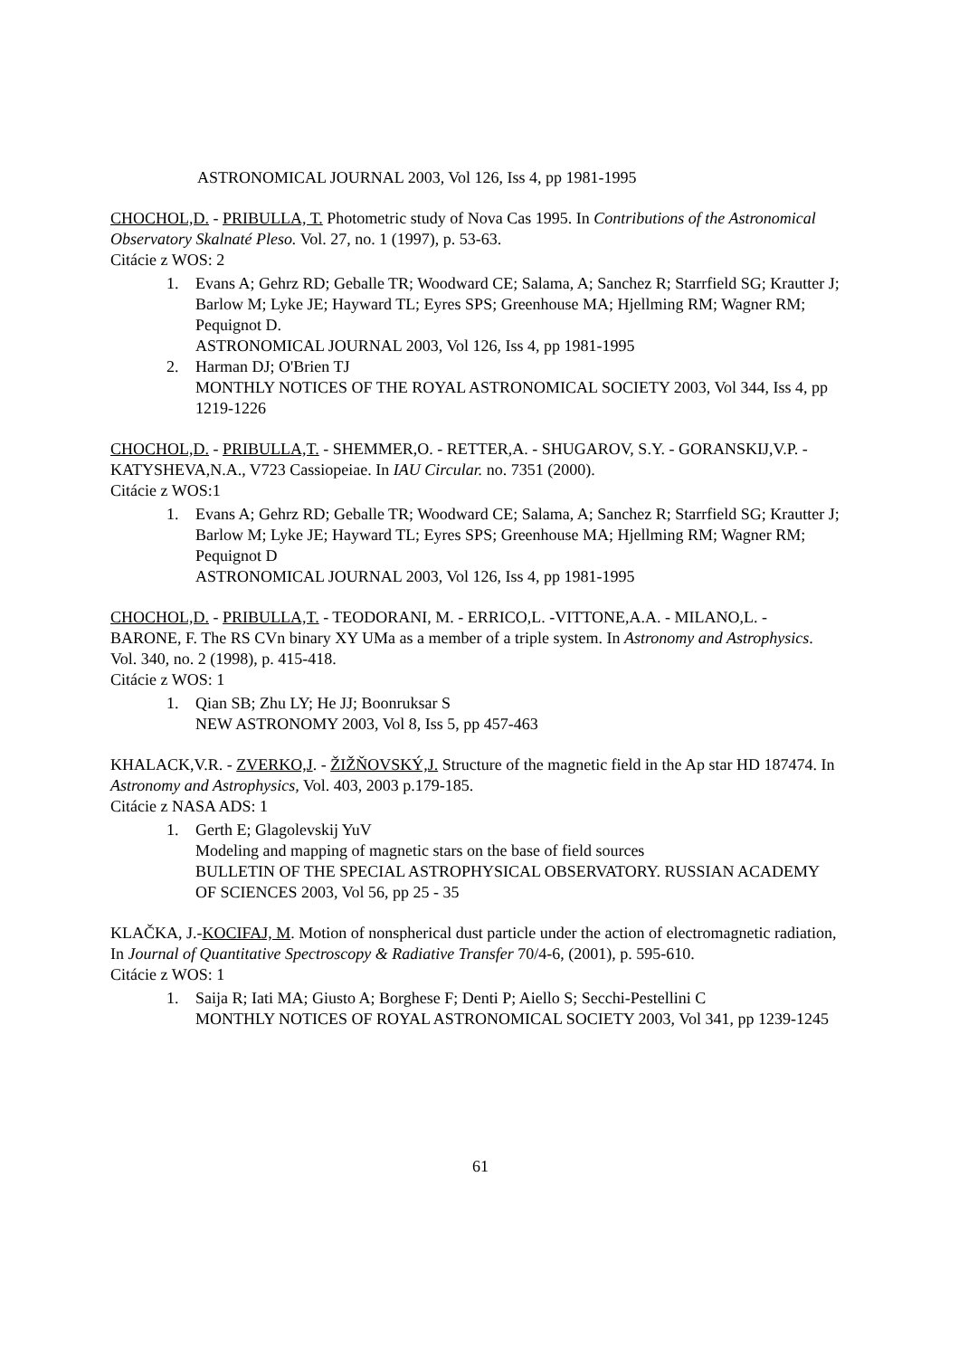ASTRONOMICAL JOURNAL 2003, Vol 126, Iss 4, pp 1981-1995
CHOCHOL,D. - PRIBULLA, T. Photometric study of Nova Cas 1995. In Contributions of the Astronomical Observatory Skalnaté Pleso. Vol. 27, no. 1 (1997), p. 53-63.
Citácie z WOS: 2
1. Evans A; Gehrz RD; Geballe TR; Woodward CE; Salama, A; Sanchez R; Starrfield SG; Krautter J; Barlow M; Lyke JE; Hayward TL; Eyres SPS; Greenhouse MA; Hjellming RM; Wagner RM; Pequignot D.
ASTRONOMICAL JOURNAL 2003, Vol 126, Iss 4, pp 1981-1995
2. Harman DJ; O'Brien TJ
MONTHLY NOTICES OF THE ROYAL ASTRONOMICAL SOCIETY 2003, Vol 344, Iss 4, pp 1219-1226
CHOCHOL,D. - PRIBULLA,T. - SHEMMER,O. - RETTER,A. - SHUGAROV, S.Y. - GORANSKIJ,V.P. - KATYSHEVA,N.A., V723 Cassiopeiae. In IAU Circular. no. 7351 (2000).
Citácie z WOS:1
1. Evans A; Gehrz RD; Geballe TR; Woodward CE; Salama, A; Sanchez R; Starrfield SG; Krautter J; Barlow M; Lyke JE; Hayward TL; Eyres SPS; Greenhouse MA; Hjellming RM; Wagner RM; Pequignot D
ASTRONOMICAL JOURNAL 2003, Vol 126, Iss 4, pp 1981-1995
CHOCHOL,D. - PRIBULLA,T. - TEODORANI, M. - ERRICO,L. -VITTONE,A.A. - MILANO,L. - BARONE, F. The RS CVn binary XY UMa as a member of a triple system. In Astronomy and Astrophysics. Vol. 340, no. 2 (1998), p. 415-418.
Citácie z WOS: 1
1. Qian SB; Zhu LY; He JJ; Boonruksar S
NEW ASTRONOMY 2003, Vol 8, Iss 5, pp 457-463
KHALACK,V.R. - ZVERKO,J. - ŽIŽŇOVSKÝ,J. Structure of the magnetic field in the Ap star HD 187474. In Astronomy and Astrophysics, Vol. 403, 2003 p.179-185.
Citácie z NASA ADS: 1
1. Gerth E; Glagolevskij YuV
Modeling and mapping of magnetic stars on the base of field sources
BULLETIN OF THE SPECIAL ASTROPHYSICAL OBSERVATORY. RUSSIAN ACADEMY OF SCIENCES 2003, Vol 56, pp 25 - 35
KLAČKA, J.-KOCIFAJ, M. Motion of nonspherical dust particle under the action of electromagnetic radiation, In Journal of Quantitative Spectroscopy & Radiative Transfer 70/4-6, (2001), p. 595-610.
Citácie z WOS: 1
1. Saija R; Iati MA; Giusto A; Borghese F; Denti P; Aiello S; Secchi-Pestellini C
MONTHLY NOTICES OF ROYAL ASTRONOMICAL SOCIETY 2003, Vol 341, pp 1239-1245
61